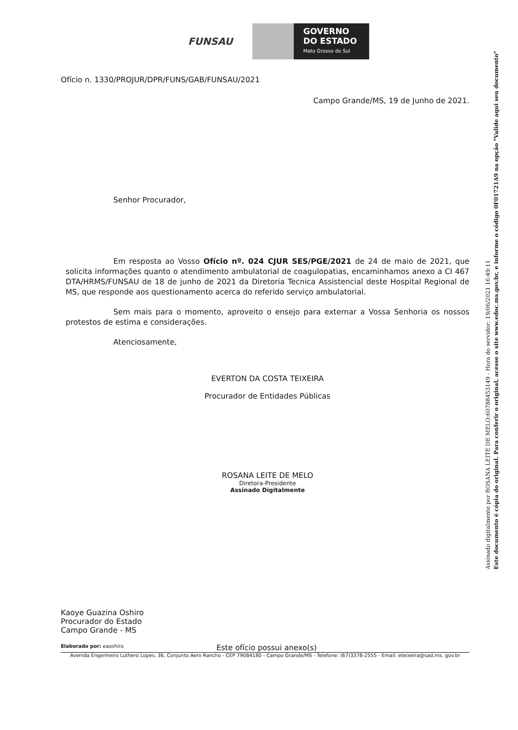FUNSAU
GOVERNO
DO ESTADO
Mato Grosso do Sul
Ofício n. 1330/PROJUR/DPR/FUNS/GAB/FUNSAU/2021
Campo Grande/MS, 19 de Junho de 2021.
Senhor Procurador,
Em resposta ao Vosso Ofício nº. 024 CJUR SES/PGE/2021 de 24 de maio de 2021, que solicita informações quanto o atendimento ambulatorial de coagulopatias, encaminhamos anexo a CI 467 DTA/HRMS/FUNSAU de 18 de junho de 2021 da Diretoria Tecnica Assistencial deste Hospital Regional de MS, que responde aos questionamento acerca do referido serviço ambulatorial.
Sem mais para o momento, aproveito o ensejo para externar a Vossa Senhoria os nossos protestos de estima e considerações.
Atenciosamente,
EVERTON DA COSTA TEIXEIRA
Procurador de Entidades Públicas
ROSANA LEITE DE MELO
Diretora-Presidente
Assinado Digitalmente
Kaoye Guazina Oshiro
Procurador do Estado
Campo Grande - MS
Elaborado por: eaoshiro Este ofício possui anexo(s)
Avenida Engenheiro Luthero Lopes, 36, Conjunto Aero Rancho - CEP 79084180 - Campo Grande/MS - Telefone: (67)3378-2555 - Email: eteixeira@sad.ms. gov.br
Assinado digitalmente por ROSANA LEITE DE MELO:60788453149 - Hora do servidor: 19/06/2021 16:49:11
Este documento é cópia do original. Para conferir o original, acesse o site www.edoc.ms.gov.br, e informe o código 0F01721A9 na opção "Valide aqui seu documento"